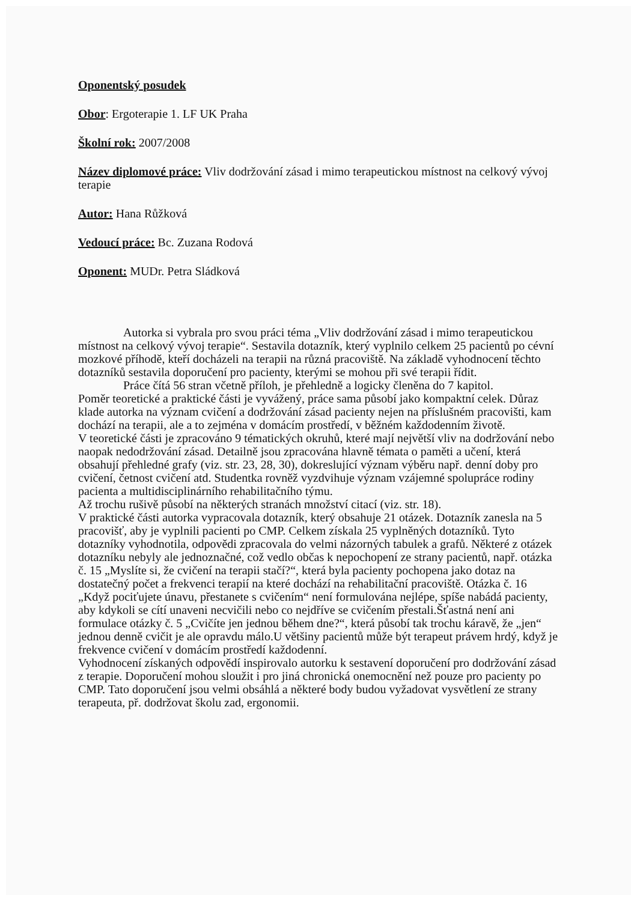Oponentský posudek
Obor: Ergoterapie 1. LF UK Praha
Školní rok: 2007/2008
Název diplomové práce: Vliv dodržování zásad i mimo terapeutickou místnost na celkový vývoj terapie
Autor: Hana Růžková
Vedoucí práce: Bc. Zuzana Rodová
Oponent: MUDr. Petra Sládková
Autorka si vybrala pro svou práci téma „Vliv dodržování zásad i mimo terapeutickou místnost na celkový vývoj terapie“. Sestavila dotazník, který vyplnilo celkem 25 pacientů po cévní mozkové příhodě, kteří docházeli na terapii na různá pracoviště. Na základě vyhodnocení těchto dotazníků sestavila doporučení pro pacienty, kterými se mohou při své terapii řídit.
Práce čítá 56 stran včetně příloh, je přehledně a logicky členěna do 7 kapitol.
Poměr teoretické a praktické části je vyvážený, práce sama působí jako kompaktní celek. Důraz klade autorka na význam cvičení a dodržování zásad pacienty nejen na příslušném pracovišti, kam dochází na terapii, ale a to zejména v domácím prostředí, v běžném každodenním životě.
V teoretické části je zpracováno 9 tématických okruhů, které mají největší vliv na dodržování nebo naopak nedodržování zásad. Detailně jsou zpracována hlavně témata o paměti a učení, která obsahují přehledné grafy (viz. str. 23, 28, 30), dokreslující význam výběru např. denní doby pro cvičení, četnost cvičení atd. Studentka rovněž vyzdvihuje význam vzájemné spolupráce rodiny pacienta a multidisciplinárního rehabilitačního týmu.
Až trochu rušivě působí na některých stranách množství citací (viz. str. 18).
V praktické části autorka vypracovala dotazník, který obsahuje 21 otázek. Dotazník zanesla na 5 pracovišť, aby je vyplnili pacienti po CMP. Celkem získala 25 vyplněných dotazníků. Tyto dotazníky vyhodnotila, odpovědi zpracovala do velmi názorných tabulek a grafů. Některé z otázek dotazníku nebyly ale jednoznačné, což vedlo občas k nepochopení ze strany pacientů, např. otázka č. 15 „Myslíte si, že cvičení na terapii stačí?“, která byla pacienty pochopena jako dotaz na dostatečný počet a frekvenci terapií na které dochází na rehabilitační pracoviště. Otázka č. 16 „Když pociťujete únavu, přestanete s cvičením“ není formulována nejlépe, spíše nabádá pacienty, aby kdykoli se cítí unaveni necvičili nebo co nejdříve se cvičením přestali.Šťastná není ani formulace otázky č. 5 „Cvičíte jen jednou během dne?“, která působí tak trochu káravě, že „jen“ jednou denně cvičit je ale opravdu málo.U většiny pacientů může být terapeut právem hrdý, když je frekvence cvičení v domácím prostředí každodenní.
Vyhodnocení získaných odpovědí inspirovalo autorku k sestavení doporučení pro dodržování zásad z terapie. Doporučení mohou sloužit i pro jiná chronická onemocnění než pouze pro pacienty po CMP. Tato doporučení jsou velmi obsáhlá a některé body budou vyžadovat vysvětlení ze strany terapeuta, př. dodržovat školu zad, ergonomii.